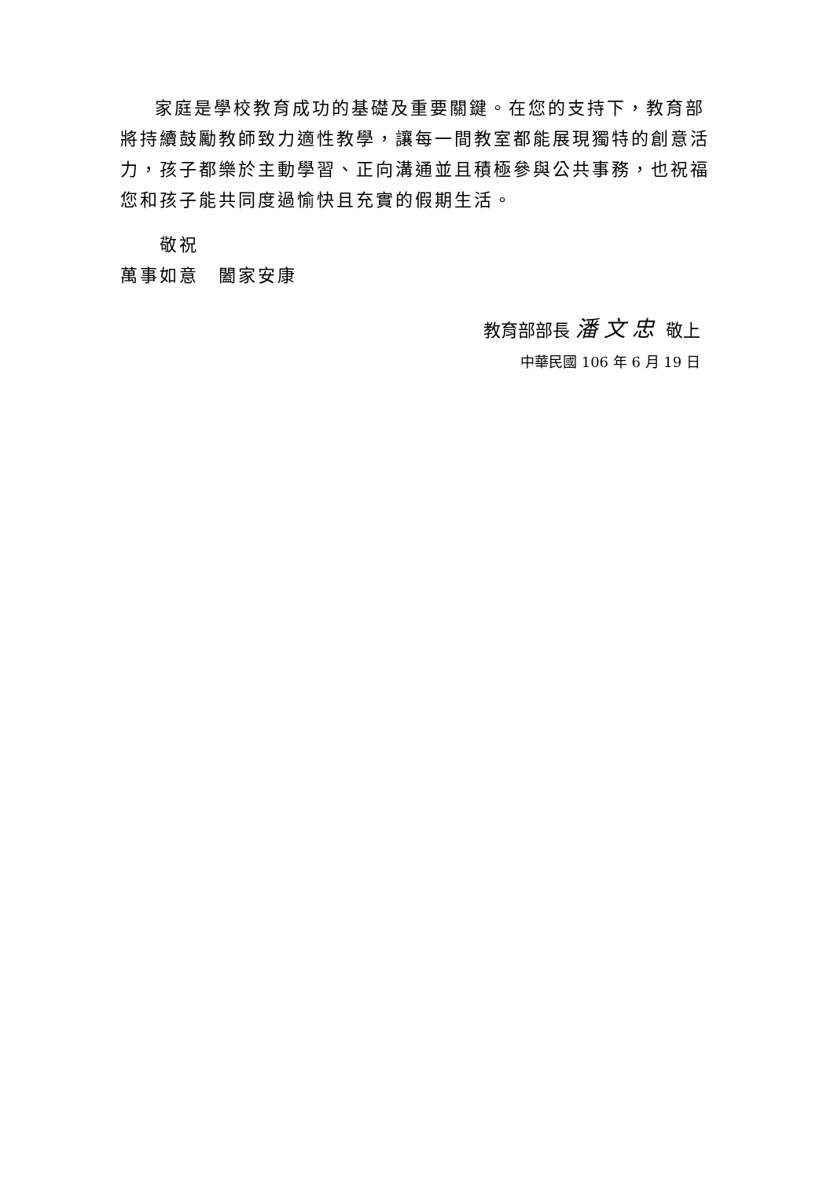家庭是學校教育成功的基礎及重要關鍵。在您的支持下，教育部將持續鼓勵教師致力適性教學，讓每一間教室都能展現獨特的創意活力，孩子都樂於主動學習、正向溝通並且積極參與公共事務，也祝福您和孩子能共同度過愉快且充實的假期生活。
敬祝
萬事如意　闔家安康
教育部部長 潘文忠 敬上
中華民國 106 年 6 月 19 日